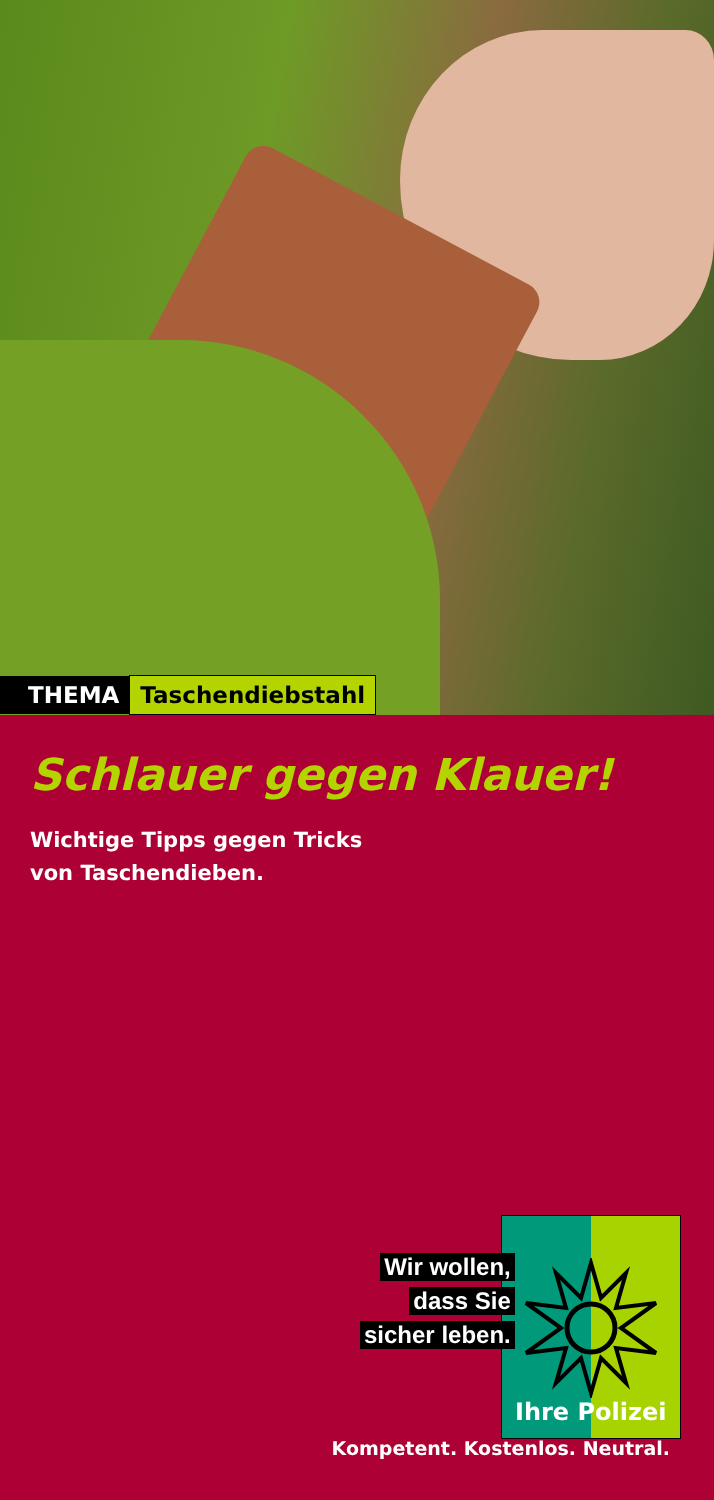THEMA Taschendiebstahl
Schlauer gegen Klauer!
Wichtige Tipps gegen Tricks
von Taschendieben.
Wir wollen,
dass Sie
sicher leben.
Ihre Polizei
Kompetent. Kostenlos. Neutral.